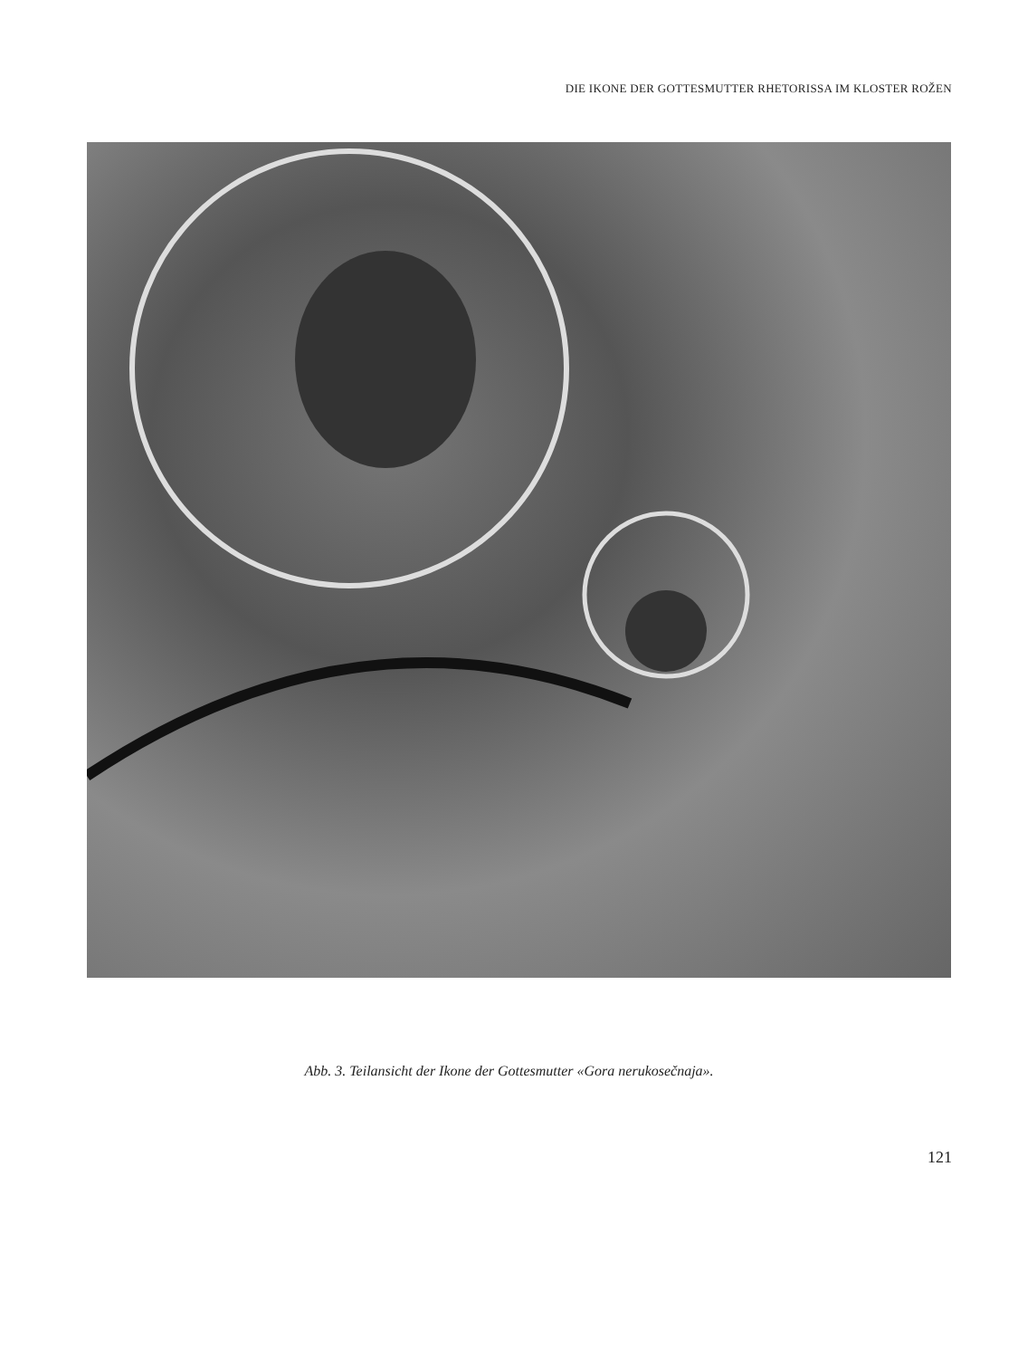DIE IKONE DER GOTTESMUTTER RHETORISSA IM KLOSTER ROŽEN
Abb. 3. Teilansicht der Ikone der Gottesmutter «Gora nerukosečnaja».
121